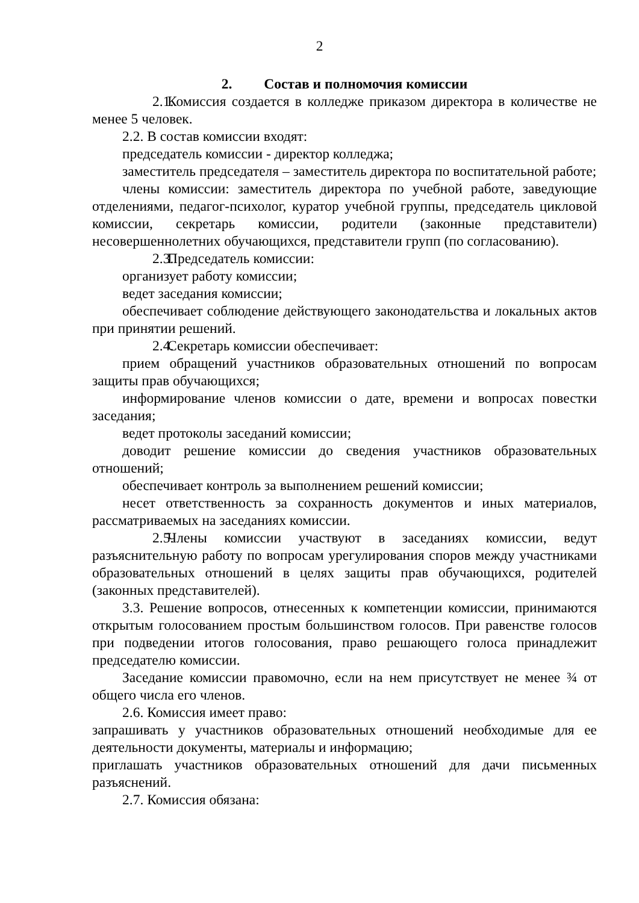2
2. Состав и полномочия комиссии
2.1. Комиссия создается в колледже приказом директора в количестве не менее 5 человек.
2.2. В состав комиссии входят:
председатель комиссии - директор колледжа;
заместитель председателя – заместитель директора по воспитательной работе;
члены комиссии: заместитель директора по учебной работе, заведующие отделениями, педагог-психолог, куратор учебной группы, председатель цикловой комиссии, секретарь комиссии, родители (законные представители) несовершеннолетних обучающихся, представители групп (по согласованию).
2.3. Председатель комиссии:
организует работу комиссии;
ведет заседания комиссии;
обеспечивает соблюдение действующего законодательства и локальных актов при принятии решений.
2.4. Секретарь комиссии обеспечивает:
прием обращений участников образовательных отношений по вопросам защиты прав обучающихся;
информирование членов комиссии о дате, времени и вопросах повестки заседания;
ведет протоколы заседаний комиссии;
доводит решение комиссии до сведения участников образовательных отношений;
обеспечивает контроль за выполнением решений комиссии;
несет ответственность за сохранность документов и иных материалов, рассматриваемых на заседаниях комиссии.
2.5. Члены комиссии участвуют в заседаниях комиссии, ведут разъяснительную работу по вопросам урегулирования споров между участниками образовательных отношений в целях защиты прав обучающихся, родителей (законных представителей).
3.3. Решение вопросов, отнесенных к компетенции комиссии, принимаются открытым голосованием простым большинством голосов. При равенстве голосов при подведении итогов голосования, право решающего голоса принадлежит председателю комиссии.
Заседание комиссии правомочно, если на нем присутствует не менее ¾ от общего числа его членов.
2.6. Комиссия имеет право:
запрашивать у участников образовательных отношений необходимые для ее деятельности документы, материалы и информацию;
приглашать участников образовательных отношений для дачи письменных разъяснений.
2.7. Комиссия обязана: